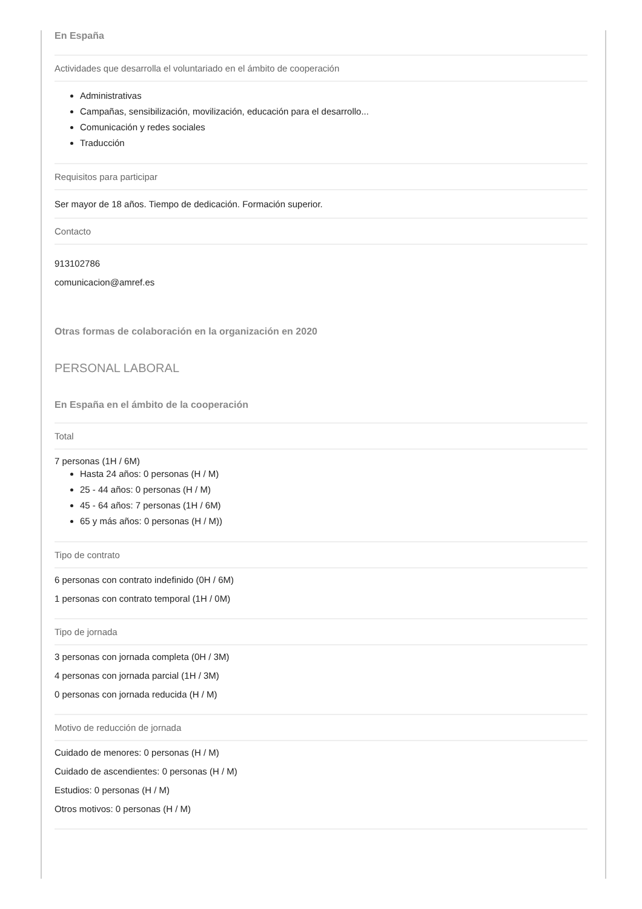En España
Actividades que desarrolla el voluntariado en el ámbito de cooperación
Administrativas
Campañas, sensibilización, movilización, educación para el desarrollo...
Comunicación y redes sociales
Traducción
Requisitos para participar
Ser mayor de 18 años. Tiempo de dedicación. Formación superior.
Contacto
913102786
comunicacion@amref.es
Otras formas de colaboración en la organización en 2020
PERSONAL LABORAL
En España en el ámbito de la cooperación
Total
7 personas (1H / 6M)
Hasta 24 años: 0 personas (H / M)
25 - 44 años: 0 personas (H / M)
45 - 64 años: 7 personas (1H / 6M)
65 y más años: 0 personas (H / M))
Tipo de contrato
6 personas con contrato indefinido (0H / 6M)
1 personas con contrato temporal (1H / 0M)
Tipo de jornada
3 personas con jornada completa (0H / 3M)
4 personas con jornada parcial (1H / 3M)
0 personas con jornada reducida (H / M)
Motivo de reducción de jornada
Cuidado de menores: 0 personas (H / M)
Cuidado de ascendientes: 0 personas (H / M)
Estudios: 0 personas (H / M)
Otros motivos: 0 personas (H / M)